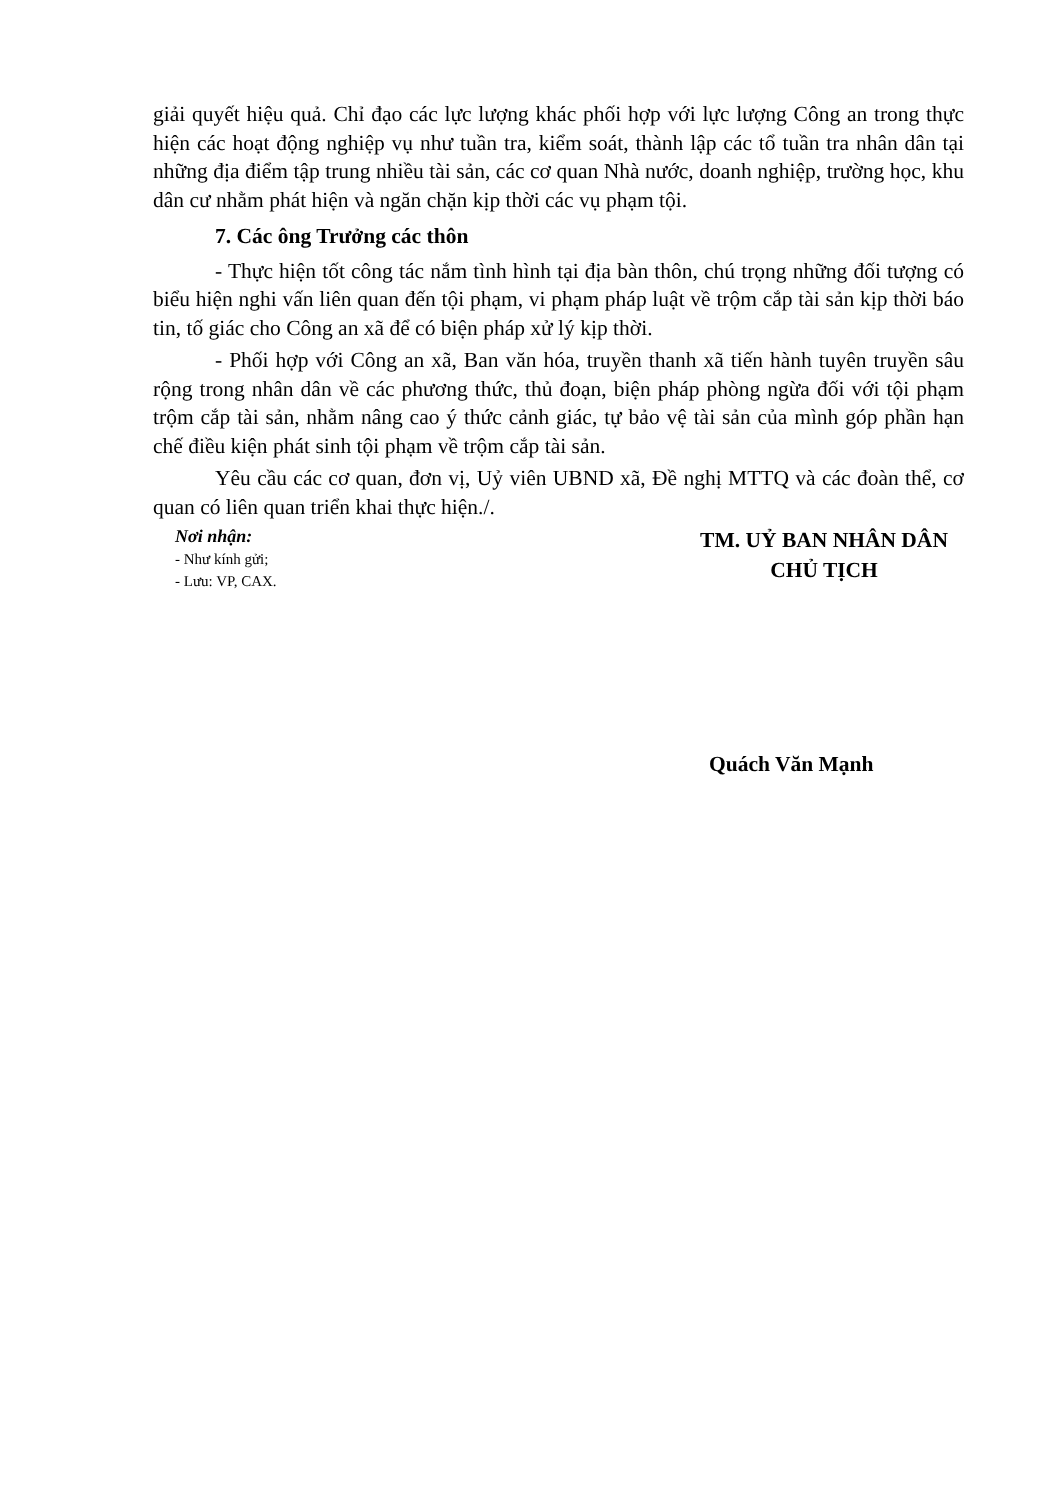giải quyết hiệu quả. Chỉ đạo các lực lượng khác phối hợp với lực lượng Công an trong thực hiện các hoạt động nghiệp vụ như tuần tra, kiểm soát, thành lập các tổ tuần tra nhân dân tại những địa điểm tập trung nhiều tài sản, các cơ quan Nhà nước, doanh nghiệp, trường học, khu dân cư nhằm phát hiện và ngăn chặn kịp thời các vụ phạm tội.
7. Các ông Trưởng các thôn
- Thực hiện tốt công tác nắm tình hình tại địa bàn thôn, chú trọng những đối tượng có biểu hiện nghi vấn liên quan đến tội phạm, vi phạm pháp luật về trộm cắp tài sản kịp thời báo tin, tố giác cho Công an xã để có biện pháp xử lý kịp thời.
- Phối hợp với Công an xã, Ban văn hóa, truyền thanh xã tiến hành tuyên truyền sâu rộng trong nhân dân về các phương thức, thủ đoạn, biện pháp phòng ngừa đối với tội phạm trộm cắp tài sản, nhằm nâng cao ý thức cảnh giác, tự bảo vệ tài sản của mình góp phần hạn chế điều kiện phát sinh tội phạm về trộm cắp tài sản.
Yêu cầu các cơ quan, đơn vị, Uỷ viên UBND xã, Đề nghị MTTQ và các đoàn thể, cơ quan có liên quan triển khai thực hiện./.
Nơi nhận:
- Như kính gửi;
- Lưu: VP, CAX.
TM. UỶ BAN NHÂN DÂN
CHỦ TỊCH
Quách Văn Mạnh